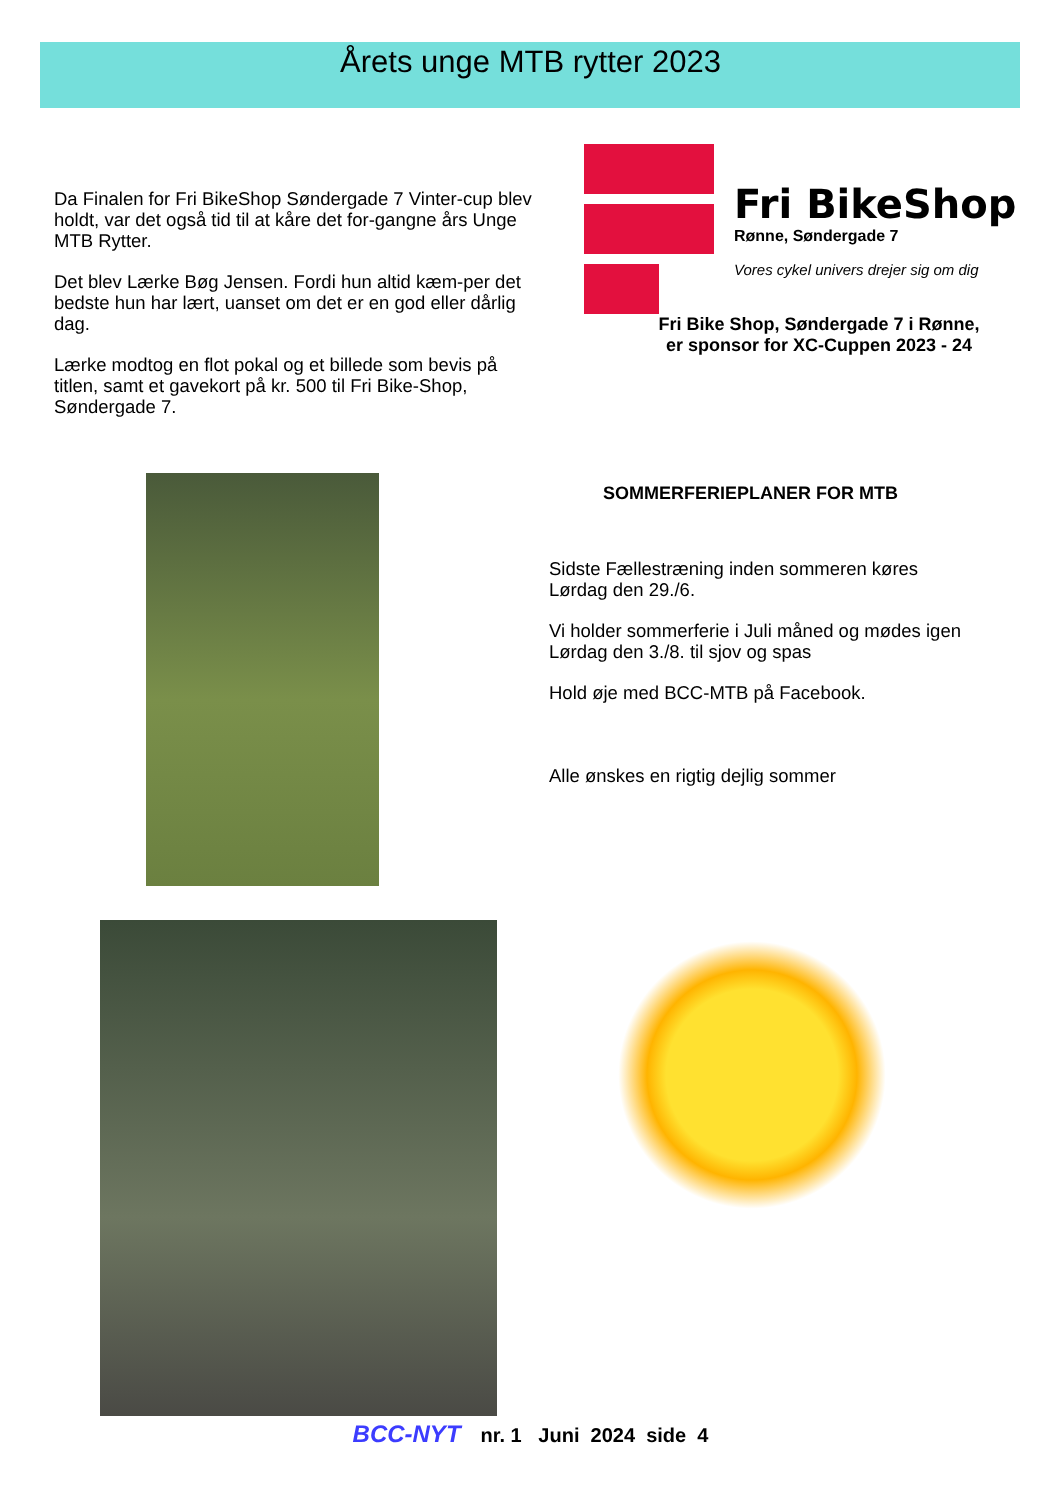Årets unge MTB rytter 2023
Da Finalen for Fri BikeShop Søndergade 7 Vinter-cup blev holdt, var det også tid til at kåre det for-gangne års Unge MTB Rytter.
Det blev Lærke Bøg Jensen. Fordi hun altid kæm-per det bedste hun har lært, uanset om det er en god eller dårlig dag.
Lærke modtog en flot pokal og et billede som bevis på titlen, samt et gavekort på kr. 500 til Fri Bike-Shop, Søndergade 7.
Fri BikeShop
Rønne, Søndergade 7
Vores cykel univers drejer sig om dig
Fri Bike Shop, Søndergade 7 i Rønne,
er sponsor for XC-Cuppen 2023 - 24
SOMMERFERIEPLANER FOR MTB
Sidste Fællestræning inden sommeren køres Lørdag den 29./6.
Vi holder sommerferie i Juli måned og mødes igen Lørdag den 3./8. til sjov og spas
Hold øje med BCC-MTB på Facebook.
Alle ønskes en rigtig dejlig sommer
BCC-NYT nr. 1 Juni 2024 side 4